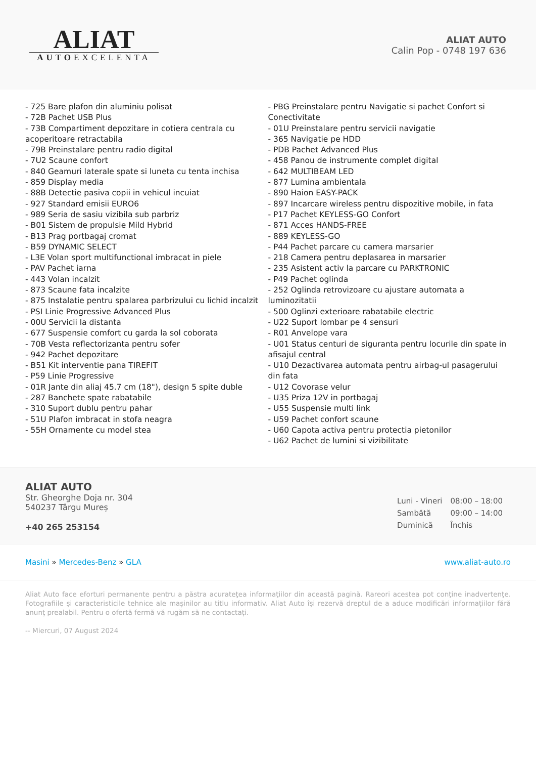ALIAT
AUTOEXCELENTA
ALIAT AUTO
Calin Pop - 0748 197 636
- 725 Bare plafon din aluminiu polisat
- 72B Pachet USB Plus
- 73B Compartiment depozitare in cotiera centrala cu acoperitoare retractabila
- 79B Preinstalare pentru radio digital
- 7U2 Scaune confort
- 840 Geamuri laterale spate si luneta cu tenta inchisa
- 859 Display media
- 88B Detectie pasiva copii in vehicul incuiat
- 927 Standard emisii EURO6
- 989 Seria de sasiu vizibila sub parbriz
- B01 Sistem de propulsie Mild Hybrid
- B13 Prag portbagaj cromat
- B59 DYNAMIC SELECT
- L3E Volan sport multifunctional imbracat in piele
- PAV Pachet iarna
- 443 Volan incalzit
- 873 Scaune fata incalzite
- 875 Instalatie pentru spalarea parbrizului cu lichid incalzit
- PSI Linie Progressive Advanced Plus
- 00U Servicii la distanta
- 677 Suspensie comfort cu garda la sol coborata
- 70B Vesta reflectorizanta pentru sofer
- 942 Pachet depozitare
- B51 Kit interventie pana TIREFIT
- P59 Linie Progressive
- 01R Jante din aliaj 45.7 cm (18"), design 5 spite duble
- 287 Banchete spate rabatabile
- 310 Suport dublu pentru pahar
- 51U Plafon imbracat in stofa neagra
- 55H Ornamente cu model stea
- PBG Preinstalare pentru Navigatie si pachet Confort si Conectivitate
- 01U Preinstalare pentru servicii navigatie
- 365 Navigatie pe HDD
- PDB Pachet Advanced Plus
- 458 Panou de instrumente complet digital
- 642 MULTIBEAM LED
- 877 Lumina ambientala
- 890 Haion EASY-PACK
- 897 Incarcare wireless pentru dispozitive mobile, in fata
- P17 Pachet KEYLESS-GO Confort
- 871 Acces HANDS-FREE
- 889 KEYLESS-GO
- P44 Pachet parcare cu camera marsarier
- 218 Camera pentru deplasarea in marsarier
- 235 Asistent activ la parcare cu PARKTRONIC
- P49 Pachet oglinda
- 252 Oglinda retrovizoare cu ajustare automata a luminozitatii
- 500 Oglinzi exterioare rabatabile electric
- U22 Suport lombar pe 4 sensuri
- R01 Anvelope vara
- U01 Status centuri de siguranta pentru locurile din spate in afisajul central
- U10 Dezactivarea automata pentru airbag-ul pasagerului din fata
- U12 Covorase velur
- U35 Priza 12V in portbagaj
- U55 Suspensie multi link
- U59 Pachet confort scaune
- U60 Capota activa pentru protectia pietonilor
- U62 Pachet de lumini si vizibilitate
ALIAT AUTO
Str. Gheorghe Doja nr. 304
540237 Târgu Mureș
+40 265 253154
| Luni - Vineri | 08:00 – 18:00 |
| Sambătă | 09:00 – 14:00 |
| Duminică | Închis |
Masini » Mercedes-Benz » GLA www.aliat-auto.ro
Aliat Auto face eforturi permanente pentru a păstra acurateţea informaţiilor din această pagină. Rareori acestea pot conţine inadvertenţe. Fotografiile și caracteristicile tehnice ale mașinilor au titlu informativ. Aliat Auto își rezervă dreptul de a aduce modificări informațiilor fără anunț prealabil. Pentru o ofertă fermă vă rugăm să ne contactați.
-- Miercuri, 07 August 2024